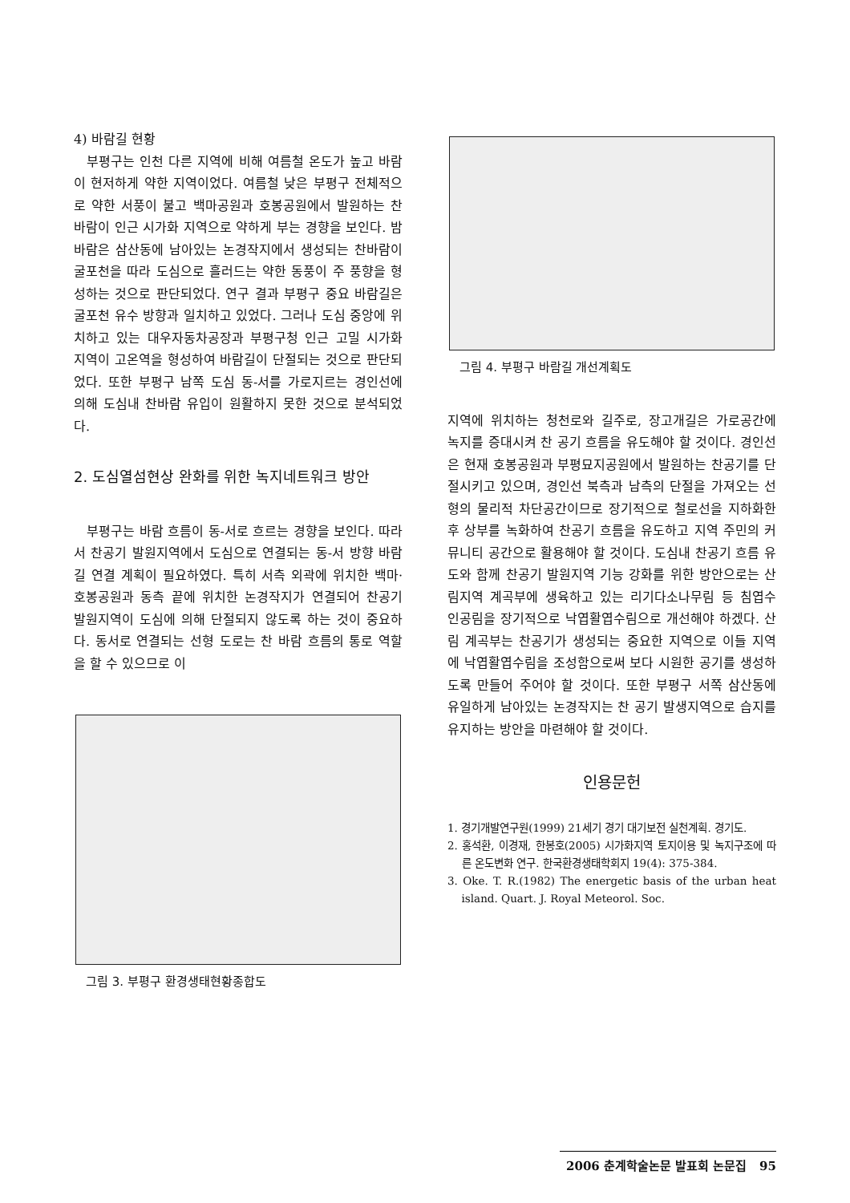4) 바람길 현황
부평구는 인천 다른 지역에 비해 여름철 온도가 높고 바람이 현저하게 약한 지역이었다. 여름철 낮은 부평구 전체적으로 약한 서풍이 불고 백마공원과 호봉공원에서 발원하는 찬 바람이 인근 시가화 지역으로 약하게 부는 경향을 보인다. 밤바람은 삼산동에 남아있는 논경작지에서 생성되는 찬바람이 굴포천을 따라 도심으로 흘러드는 약한 동풍이 주 풍향을 형성하는 것으로 판단되었다. 연구 결과 부평구 중요 바람길은 굴포천 유수 방향과 일치하고 있었다. 그러나 도심 중앙에 위치하고 있는 대우자동차공장과 부평구청 인근 고밀 시가화 지역이 고온역을 형성하여 바람길이 단절되는 것으로 판단되었다. 또한 부평구 남쪽 도심 동-서를 가로지르는 경인선에 의해 도심내 찬바람 유입이 원활하지 못한 것으로 분석되었다.
2. 도심열섬현상 완화를 위한 녹지네트워크 방안
부평구는 바람 흐름이 동-서로 흐르는 경향을 보인다. 따라서 찬공기 발원지역에서 도심으로 연결되는 동-서 방향 바람길 연결 계획이 필요하였다. 특히 서측 외곽에 위치한 백마·호봉공원과 동측 끝에 위치한 논경작지가 연결되어 찬공기 발원지역이 도심에 의해 단절되지 않도록 하는 것이 중요하다. 동서로 연결되는 선형 도로는 찬 바람 흐름의 통로 역할을 할 수 있으므로 이
그림 3. 부평구 환경생태현황종합도
그림 4. 부평구 바람길 개선계획도
지역에 위치하는 청천로와 길주로, 장고개길은 가로공간에 녹지를 증대시켜 찬 공기 흐름을 유도해야 할 것이다. 경인선은 현재 호봉공원과 부평묘지공원에서 발원하는 찬공기를 단절시키고 있으며, 경인선 북측과 남측의 단절을 가져오는 선형의 물리적 차단공간이므로 장기적으로 철로선을 지하화한 후 상부를 녹화하여 찬공기 흐름을 유도하고 지역 주민의 커뮤니티 공간으로 활용해야 할 것이다. 도심내 찬공기 흐름 유도와 함께 찬공기 발원지역 기능 강화를 위한 방안으로는 산림지역 계곡부에 생육하고 있는 리기다소나무림 등 침엽수 인공림을 장기적으로 낙엽활엽수림으로 개선해야 하겠다. 산림 계곡부는 찬공기가 생성되는 중요한 지역으로 이들 지역에 낙엽활엽수림을 조성함으로써 보다 시원한 공기를 생성하도록 만들어 주어야 할 것이다. 또한 부평구 서쪽 삼산동에 유일하게 남아있는 논경작지는 찬 공기 발생지역으로 습지를 유지하는 방안을 마련해야 할 것이다.
인용문헌
1. 경기개발연구원(1999) 21세기 경기 대기보전 실천계획. 경기도.
2. 홍석환, 이경재, 한봉호(2005) 시가화지역 토지이용 및 녹지구조에 따른 온도변화 연구. 한국환경생태학회지 19(4): 375-384.
3. Oke. T. R.(1982) The energetic basis of the urban heat island. Quart. J. Royal Meteorol. Soc.
2006 춘계학술논문 발표회 논문집 95